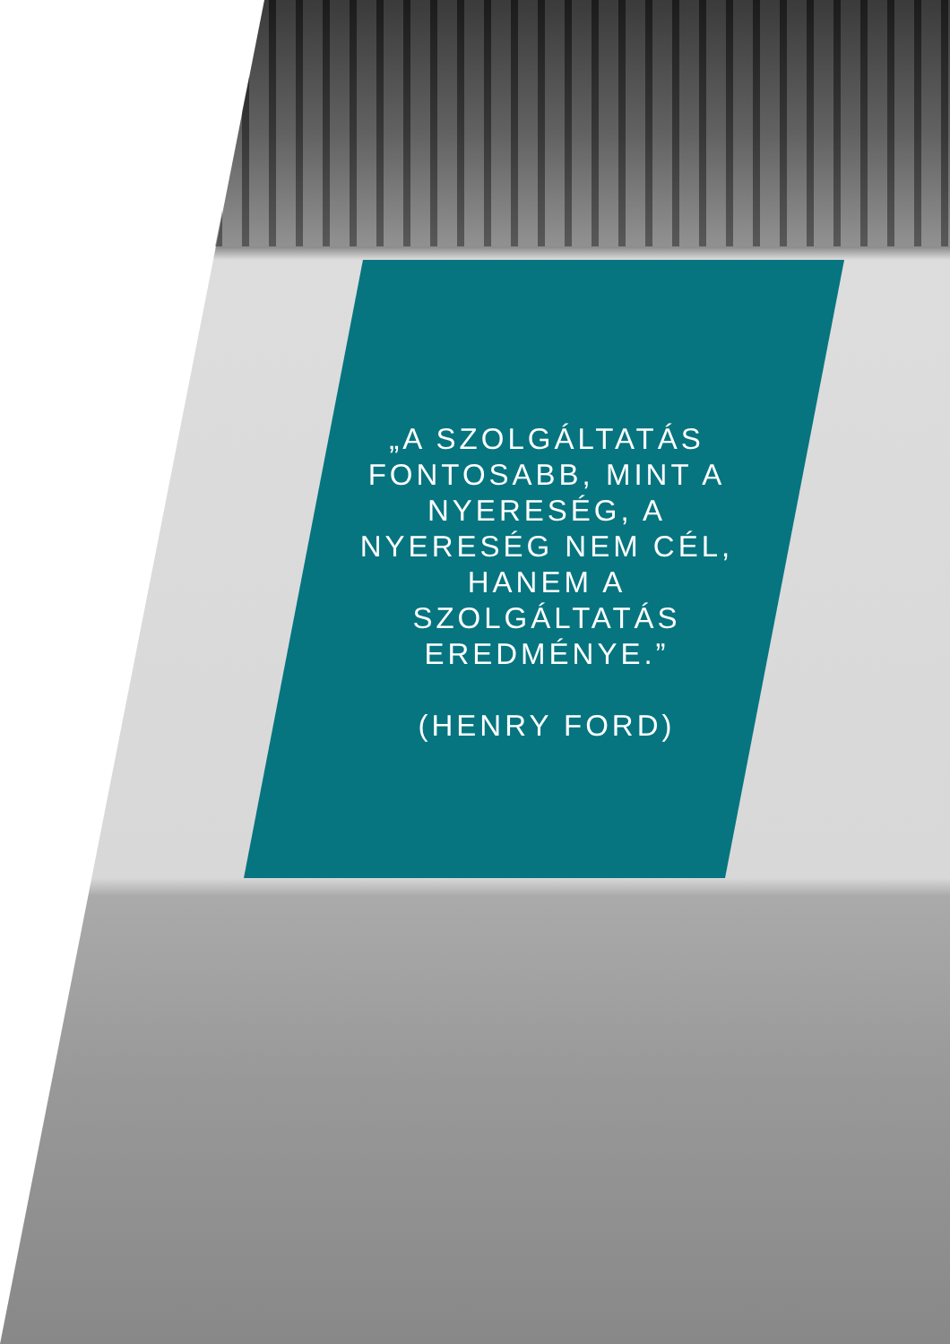„A SZOLGÁLTATÁS FONTOSABB, MINT A NYERESÉG, A NYERESÉG NEM CÉL, HANEM A SZOLGÁLTATÁS EREDMÉNYE.”
(HENRY FORD)